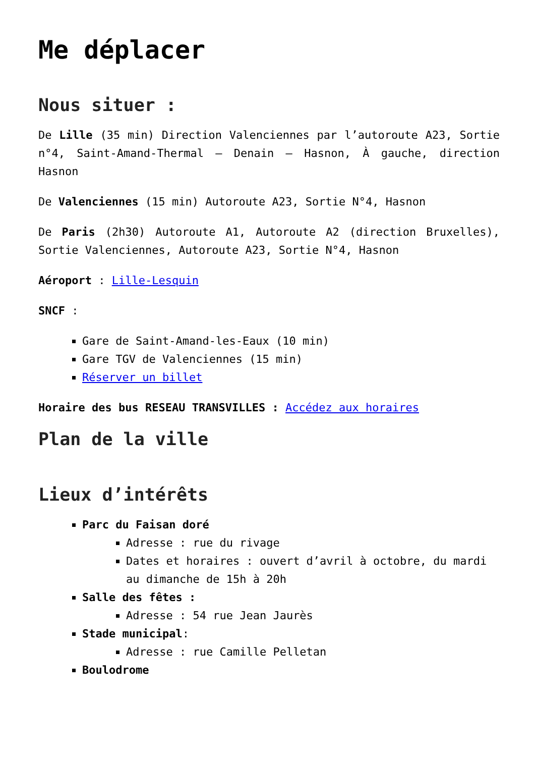Me déplacer
Nous situer :
De Lille (35 min) Direction Valenciennes par l’autoroute A23, Sortie n°4, Saint-Amand-Thermal – Denain – Hasnon, À gauche, direction Hasnon
De Valenciennes (15 min) Autoroute A23, Sortie N°4, Hasnon
De Paris (2h30) Autoroute A1, Autoroute A2 (direction Bruxelles), Sortie Valenciennes, Autoroute A23, Sortie N°4, Hasnon
Aéroport : Lille-Lesquin
SNCF :
Gare de Saint-Amand-les-Eaux (10 min)
Gare TGV de Valenciennes (15 min)
Réserver un billet
Horaire des bus RESEAU TRANSVILLES : Accédez aux horaires
Plan de la ville
Lieux d’intérêts
Parc du Faisan doré
Adresse : rue du rivage
Dates et horaires : ouvert d’avril à octobre, du mardi au dimanche de 15h à 20h
Salle des fêtes :
Adresse : 54 rue Jean Jaurès
Stade municipal:
Adresse : rue Camille Pelletan
Boulodrome